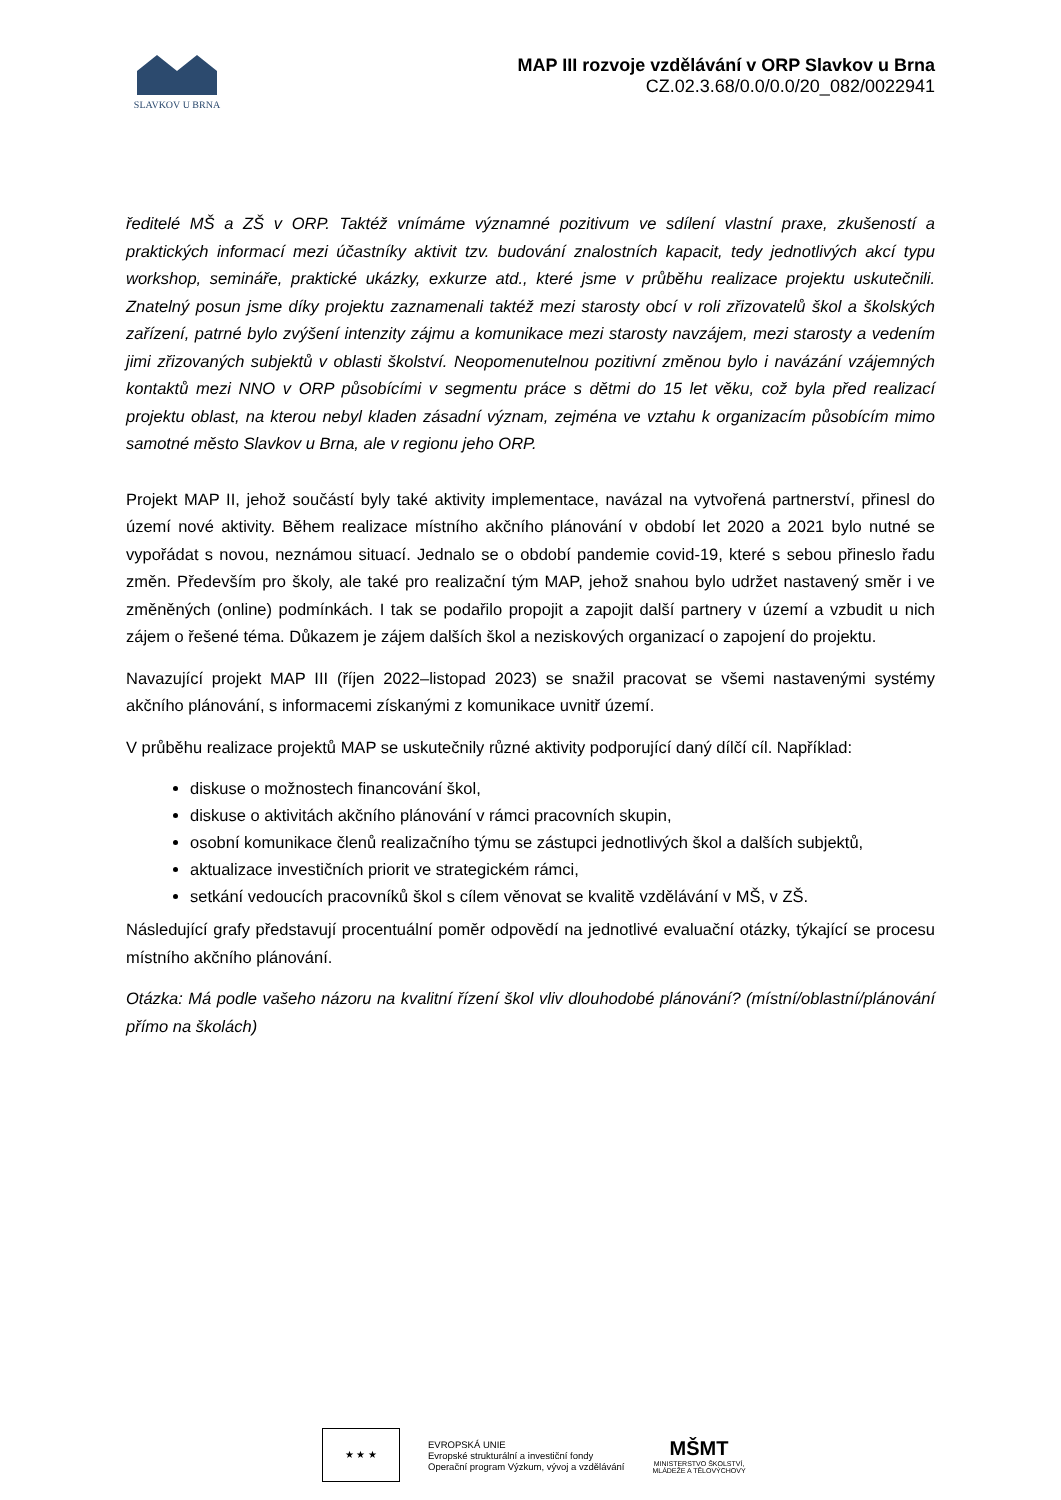SLAVKOV U BRNA
MAP III rozvoje vzdělávání v ORP Slavkov u Brna
CZ.02.3.68/0.0/0.0/20_082/0022941
ředitelé MŠ a ZŠ v ORP. Taktéž vnímáme významné pozitivum ve sdílení vlastní praxe, zkušeností a praktických informací mezi účastníky aktivit tzv. budování znalostních kapacit, tedy jednotlivých akcí typu workshop, semináře, praktické ukázky, exkurze atd., které jsme v průběhu realizace projektu uskutečnili. Znatelný posun jsme díky projektu zaznamenali taktéž mezi starosty obcí v roli zřizovatelů škol a školských zařízení, patrné bylo zvýšení intenzity zájmu a komunikace mezi starosty navzájem, mezi starosty a vedením jimi zřizovaných subjektů v oblasti školství. Neopomenutelnou pozitivní změnou bylo i navázání vzájemných kontaktů mezi NNO v ORP působícími v segmentu práce s dětmi do 15 let věku, což byla před realizací projektu oblast, na kterou nebyl kladen zásadní význam, zejména ve vztahu k organizacím působícím mimo samotné město Slavkov u Brna, ale v regionu jeho ORP.
Projekt MAP II, jehož součástí byly také aktivity implementace, navázal na vytvořená partnerství, přinesl do území nové aktivity. Během realizace místního akčního plánování v období let 2020 a 2021 bylo nutné se vypořádat s novou, neznámou situací. Jednalo se o období pandemie covid-19, které s sebou přineslo řadu změn. Především pro školy, ale také pro realizační tým MAP, jehož snahou bylo udržet nastavený směr i ve změněných (online) podmínkách. I tak se podařilo propojit a zapojit další partnery v území a vzbudit u nich zájem o řešené téma. Důkazem je zájem dalších škol a neziskových organizací o zapojení do projektu.
Navazující projekt MAP III (říjen 2022–listopad 2023) se snažil pracovat se všemi nastavenými systémy akčního plánování, s informacemi získanými z komunikace uvnitř území.
V průběhu realizace projektů MAP se uskutečnily různé aktivity podporující daný dílčí cíl. Například:
diskuse o možnostech financování škol,
diskuse o aktivitách akčního plánování v rámci pracovních skupin,
osobní komunikace členů realizačního týmu se zástupci jednotlivých škol a dalších subjektů,
aktualizace investičních priorit ve strategickém rámci,
setkání vedoucích pracovníků škol s cílem věnovat se kvalitě vzdělávání v MŠ, v ZŠ.
Následující grafy představují procentuální poměr odpovědí na jednotlivé evaluační otázky, týkající se procesu místního akčního plánování.
Otázka: Má podle vašeho názoru na kvalitní řízení škol vliv dlouhodobé plánování? (místní/oblastní/plánování přímo na školách)
★ ★ ★
EVROPSKÁ UNIE
Evropské strukturální a investiční fondy
Operační program Výzkum, vývoj a vzdělávání
MŠMT
MINISTERSTVO ŠKOLSTVÍ,
MLÁDEŽE A TĚLOVÝCHOVY